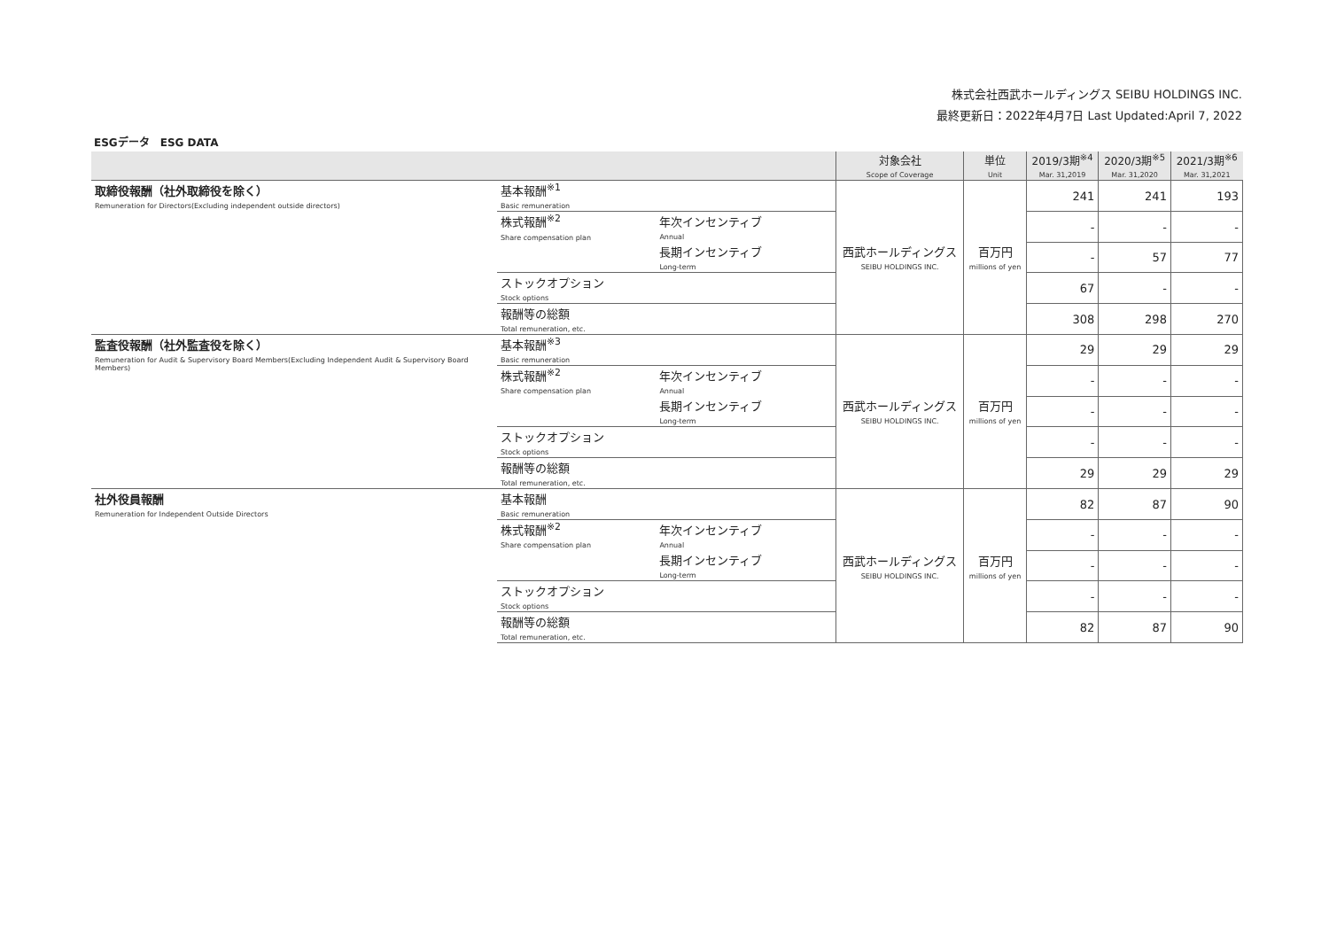株式会社西武ホールディングス SEIBU HOLDINGS INC.
最終更新日：2022年4月7日 Last Updated:April 7, 2022
ESGデータ　ESG DATA
| | | | 対象会社 Scope of Coverage | 単位 Unit | 2019/3期<sup>※4</sup> Mar. 31,2019 | 2020/3期<sup>※5</sup> Mar. 31,2020 | 2021/3期<sup>※6</sup> Mar. 31,2021 |
| --- | --- | --- | --- | --- | --- | --- | --- |
| 取締役報酬（社外取締役を除く） Remuneration for Directors(Excluding independent outside directors) | 基本報酬<sup>※1</sup> Basic remuneration | | 西武ホールディングス SEIBU HOLDINGS INC. | 百万円 millions of yen | 241 | 241 | 193 |
| | 株式報酬<sup>※2</sup> Share compensation plan | 年次インセンティブ Annual | | | - | - | - |
| | | 長期インセンティブ Long-term | | | - | 57 | 77 |
| | ストックオプション Stock options | | | | 67 | - | - |
| | 報酬等の総額 Total remuneration, etc. | | | | 308 | 298 | 270 |
| 監査役報酬（社外監査役を除く） Remuneration for Audit & Supervisory Board Members(Excluding Independent Audit & Supervisory Board Members) | 基本報酬<sup>※3</sup> Basic remuneration | | 西武ホールディングス SEIBU HOLDINGS INC. | 百万円 millions of yen | 29 | 29 | 29 |
| | 株式報酬<sup>※2</sup> Share compensation plan | 年次インセンティブ Annual | | | - | - | - |
| | | 長期インセンティブ Long-term | | | - | - | - |
| | ストックオプション Stock options | | | | - | - | - |
| | 報酬等の総額 Total remuneration, etc. | | | | 29 | 29 | 29 |
| 社外役員報酬 Remuneration for Independent Outside Directors | 基本報酬 Basic remuneration | | 西武ホールディングス SEIBU HOLDINGS INC. | 百万円 millions of yen | 82 | 87 | 90 |
| | 株式報酬<sup>※2</sup> Share compensation plan | 年次インセンティブ Annual | | | - | - | - |
| | | 長期インセンティブ Long-term | | | - | - | - |
| | ストックオプション Stock options | | | | - | - | - |
| | 報酬等の総額 Total remuneration, etc. | | | | 82 | 87 | 90 |